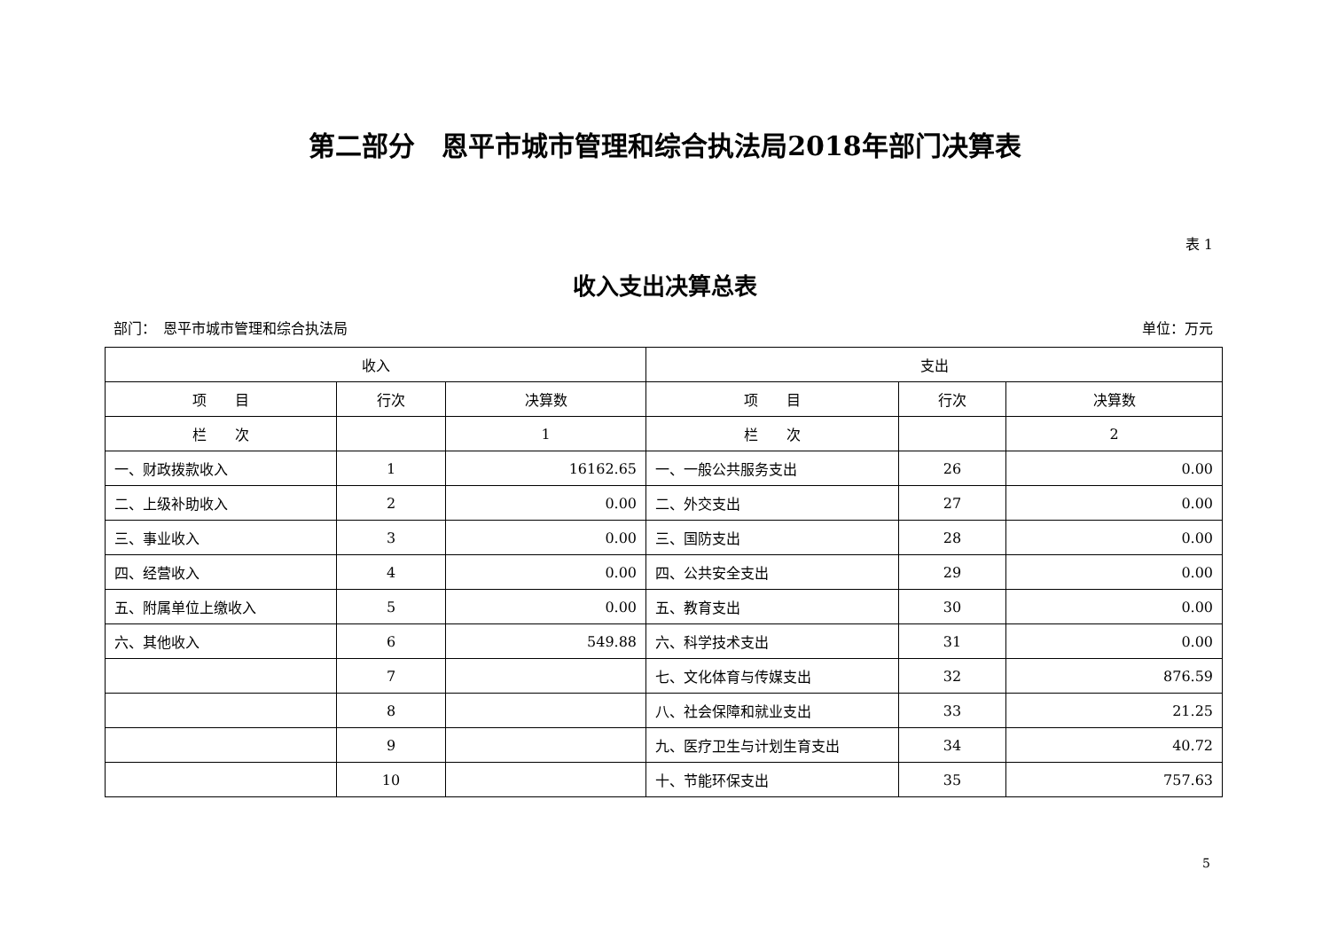第二部分　恩平市城市管理和综合执法局2018年部门决算表
表 1
收入支出决算总表
部门：　恩平市城市管理和综合执法局 单位：万元
| 收入 | | | 支出 | | |
| --- | --- | --- | --- | --- | --- |
| 项 目 | 行次 | 决算数 | 项 目 | 行次 | 决算数 |
| 栏 次 | | 1 | 栏 次 | | 2 |
| 一、财政拨款收入 | 1 | 16162.65 | 一、一般公共服务支出 | 26 | 0.00 |
| 二、上级补助收入 | 2 | 0.00 | 二、外交支出 | 27 | 0.00 |
| 三、事业收入 | 3 | 0.00 | 三、国防支出 | 28 | 0.00 |
| 四、经营收入 | 4 | 0.00 | 四、公共安全支出 | 29 | 0.00 |
| 五、附属单位上缴收入 | 5 | 0.00 | 五、教育支出 | 30 | 0.00 |
| 六、其他收入 | 6 | 549.88 | 六、科学技术支出 | 31 | 0.00 |
| | 7 | | 七、文化体育与传媒支出 | 32 | 876.59 |
| | 8 | | 八、社会保障和就业支出 | 33 | 21.25 |
| | 9 | | 九、医疗卫生与计划生育支出 | 34 | 40.72 |
| | 10 | | 十、节能环保支出 | 35 | 757.63 |
5